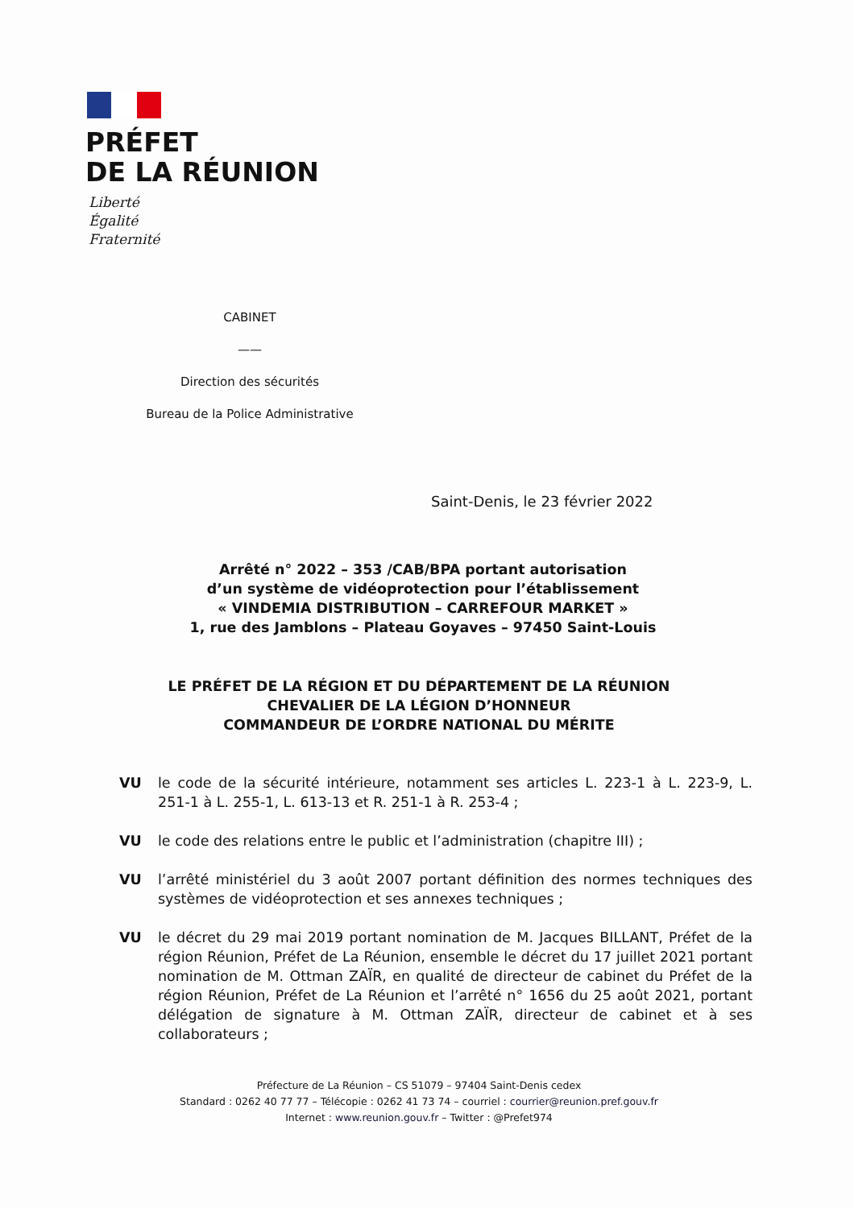PRÉFET
DE LA RÉUNION
Liberté
Égalité
Fraternité
CABINET
——
Direction des sécurités
Bureau de la Police Administrative
Saint-Denis, le 23 février 2022
Arrêté n° 2022 – 353 /CAB/BPA portant autorisation
d’un système de vidéoprotection pour l’établissement
« VINDEMIA DISTRIBUTION – CARREFOUR MARKET »
1, rue des Jamblons – Plateau Goyaves – 97450 Saint-Louis
LE PRÉFET DE LA RÉGION ET DU DÉPARTEMENT DE LA RÉUNION
CHEVALIER DE LA LÉGION D’HONNEUR
COMMANDEUR DE L’ORDRE NATIONAL DU MÉRITE
VU le code de la sécurité intérieure, notamment ses articles L. 223-1 à L. 223-9, L. 251-1 à L. 255-1, L. 613-13 et R. 251-1 à R. 253-4 ;
VU le code des relations entre le public et l’administration (chapitre III) ;
VU l’arrêté ministériel du 3 août 2007 portant définition des normes techniques des systèmes de vidéoprotection et ses annexes techniques ;
VU le décret du 29 mai 2019 portant nomination de M. Jacques BILLANT, Préfet de la région Réunion, Préfet de La Réunion, ensemble le décret du 17 juillet 2021 portant nomination de M. Ottman ZAÏR, en qualité de directeur de cabinet du Préfet de la région Réunion, Préfet de La Réunion et l’arrêté n° 1656 du 25 août 2021, portant délégation de signature à M. Ottman ZAÏR, directeur de cabinet et à ses collaborateurs ;
Préfecture de La Réunion – CS 51079 – 97404 Saint-Denis cedex
Standard : 0262 40 77 77 – Télécopie : 0262 41 73 74 – courriel : courrier@reunion.pref.gouv.fr
Internet : www.reunion.gouv.fr – Twitter : @Prefet974